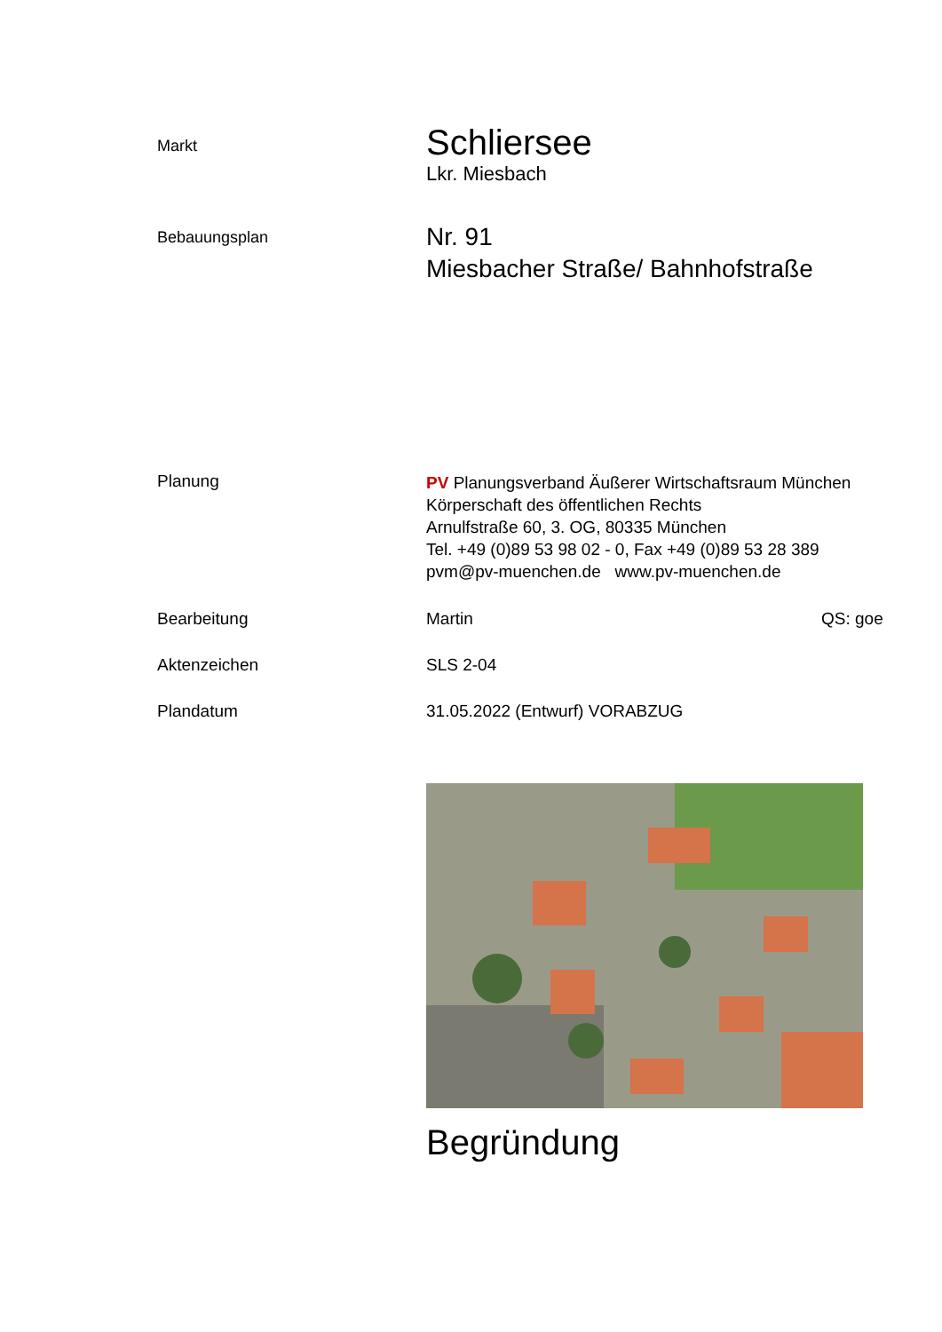Markt
Schliersee
Lkr. Miesbach
Bebauungsplan
Nr. 91
Miesbacher Straße/ Bahnhofstraße
Planung
PV Planungsverband Äußerer Wirtschaftsraum München
Körperschaft des öffentlichen Rechts
Arnulfstraße 60, 3. OG, 80335 München
Tel. +49 (0)89 53 98 02 - 0, Fax +49 (0)89 53 28 389
pvm@pv-muenchen.de www.pv-muenchen.de
Bearbeitung Martin QS: goe
Aktenzeichen SLS 2-04
Plandatum 31.05.2022 (Entwurf) VORABZUG
Begründung